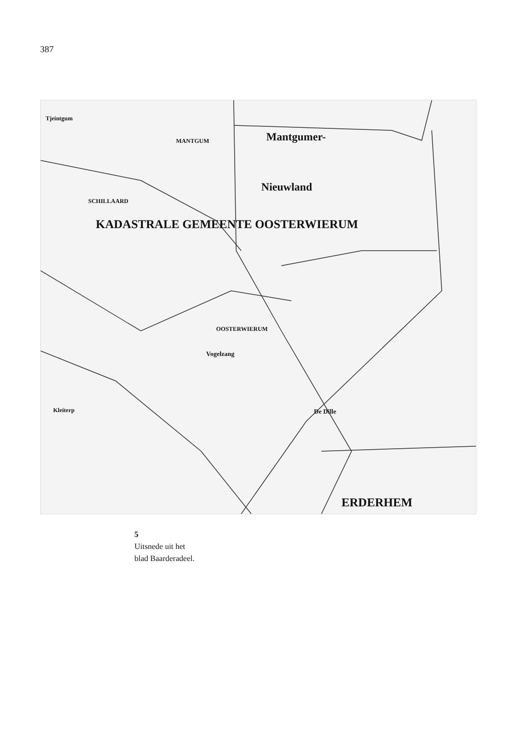387
KADASTRALE GEMEENTE OOSTERWIERUM
Mantgumer-
Nieuwland
MANTGUM
SCHILLAARD
OOSTERWIERUM
Vogelzang
De Dille
Tjeintgum
Kleiterp
ERDERHEM
5
Uitsnede uit het
blad Baarderadeel.